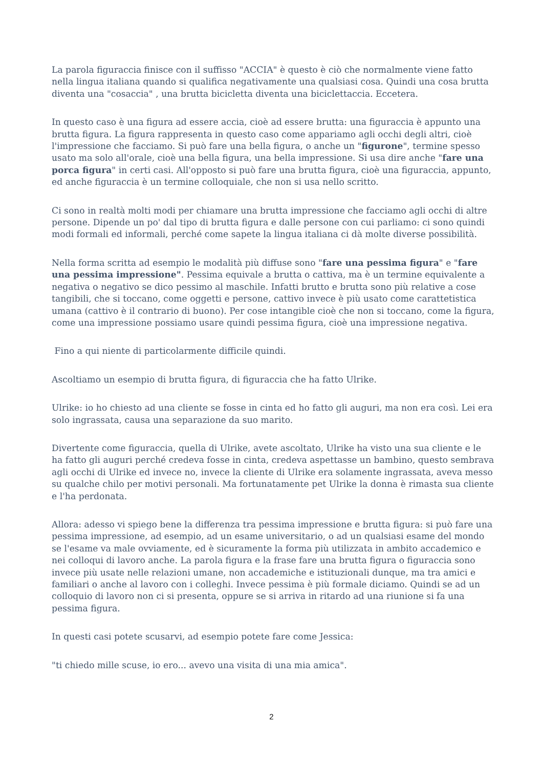La parola figuraccia finisce con il suffisso "ACCIA" è questo è ciò che normalmente viene fatto nella lingua italiana quando si qualifica negativamente una qualsiasi cosa. Quindi una cosa brutta diventa una "cosaccia" , una brutta bicicletta diventa una biciclettaccia. Eccetera.
In questo caso è una figura ad essere accia, cioè ad essere brutta: una figuraccia è appunto una brutta figura. La figura rappresenta in questo caso come appariamo agli occhi degli altri, cioè l'impressione che facciamo. Si può fare una bella figura, o anche un "figurone", termine spesso usato ma solo all'orale, cioè una bella figura, una bella impressione. Si usa dire anche "fare una porca figura" in certi casi. All'opposto si può fare una brutta figura, cioè una figuraccia, appunto, ed anche figuraccia è un termine colloquiale, che non si usa nello scritto.
Ci sono in realtà molti modi per chiamare una brutta impressione che facciamo agli occhi di altre persone. Dipende un po' dal tipo di brutta figura e dalle persone con cui parliamo: ci sono quindi modi formali ed informali, perché come sapete la lingua italiana ci dà molte diverse possibilità.
Nella forma scritta ad esempio le modalità più diffuse sono "fare una pessima figura" e "fare una pessima impressione". Pessima equivale a brutta o cattiva, ma è un termine equivalente a negativa o negativo se dico pessimo al maschile. Infatti brutto e brutta sono più relative a cose tangibili, che si toccano, come oggetti e persone, cattivo invece è più usato come carattetistica umana (cattivo è il contrario di buono). Per cose intangible cioè che non si toccano, come la figura, come una impressione possiamo usare quindi pessima figura, cioè una impressione negativa.
Fino a qui niente di particolarmente difficile quindi.
Ascoltiamo un esempio di brutta figura, di figuraccia che ha fatto Ulrike.
Ulrike: io ho chiesto ad una cliente se fosse in cinta ed ho fatto gli auguri, ma non era così. Lei era solo ingrassata, causa una separazione da suo marito.
Divertente come figuraccia, quella di Ulrike, avete ascoltato, Ulrike ha visto una sua cliente e le ha fatto gli auguri perché credeva fosse in cinta, credeva aspettasse un bambino, questo sembrava agli occhi di Ulrike ed invece no, invece la cliente di Ulrike era solamente ingrassata, aveva messo su qualche chilo per motivi personali. Ma fortunatamente pet Ulrike la donna è rimasta sua cliente e l'ha perdonata.
Allora: adesso vi spiego bene la differenza tra pessima impressione e brutta figura: si può fare una pessima impressione, ad esempio, ad un esame universitario, o ad un qualsiasi esame del mondo se l'esame va male ovviamente, ed è sicuramente la forma più utilizzata in ambito accademico e nei colloqui di lavoro anche. La parola figura e la frase fare una brutta figura o figuraccia sono invece più usate nelle relazioni umane, non accademiche e istituzionali dunque, ma tra amici e familiari o anche al lavoro con i colleghi. Invece pessima è più formale diciamo. Quindi se ad un colloquio di lavoro non ci si presenta, oppure se si arriva in ritardo ad una riunione si fa una pessima figura.
In questi casi potete scusarvi, ad esempio potete fare come Jessica:
"ti chiedo mille scuse, io ero... avevo una visita di una mia amica".
2